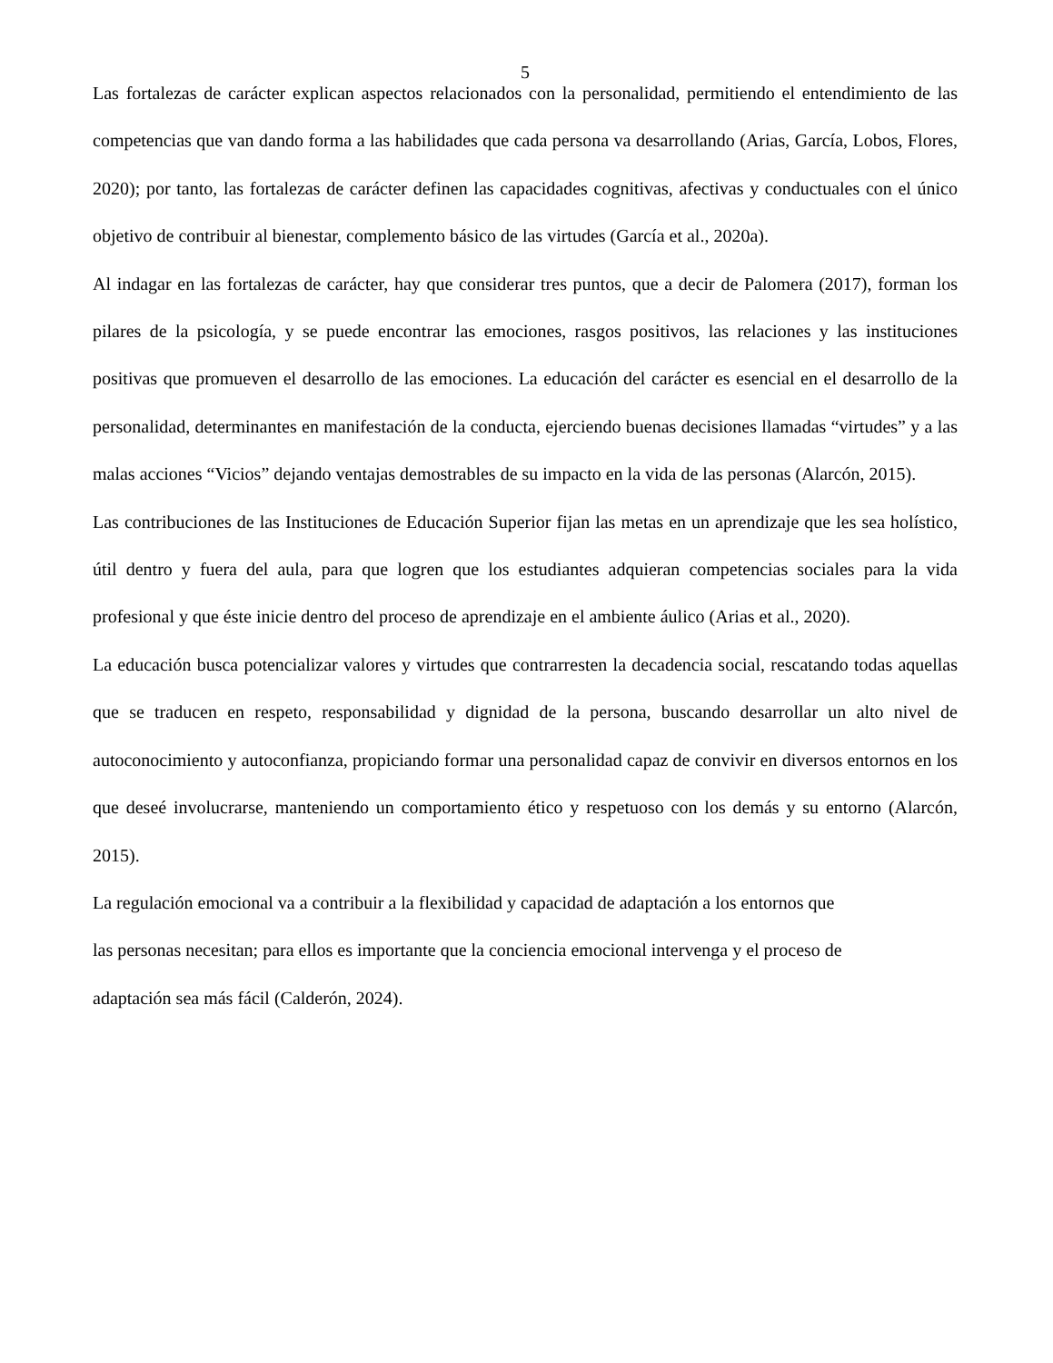5
Las fortalezas de carácter explican aspectos relacionados con la personalidad, permitiendo el entendimiento de las competencias que van dando forma a las habilidades que cada persona va desarrollando (Arias, García, Lobos, Flores, 2020); por tanto, las fortalezas de carácter definen las capacidades cognitivas, afectivas y conductuales con el único objetivo de contribuir al bienestar, complemento básico de las virtudes (García et al., 2020a).
Al indagar en las fortalezas de carácter, hay que considerar tres puntos, que a decir de Palomera (2017), forman los pilares de la psicología, y se puede encontrar las emociones, rasgos positivos, las relaciones y las instituciones positivas que promueven el desarrollo de las emociones. La educación del carácter es esencial en el desarrollo de la personalidad, determinantes en manifestación de la conducta, ejerciendo buenas decisiones llamadas “virtudes” y a las malas acciones “Vicios” dejando ventajas demostrables de su impacto en la vida de las personas (Alarcón, 2015).
Las contribuciones de las Instituciones de Educación Superior fijan las metas en un aprendizaje que les sea holístico, útil dentro y fuera del aula, para que logren que los estudiantes adquieran competencias sociales para la vida profesional y que éste inicie dentro del proceso de aprendizaje en el ambiente áulico (Arias et al., 2020).
La educación busca potencializar valores y virtudes que contrarresten la decadencia social, rescatando todas aquellas que se traducen en respeto, responsabilidad y dignidad de la persona, buscando desarrollar un alto nivel de autoconocimiento y autoconfianza, propiciando formar una personalidad capaz de convivir en diversos entornos en los que deseé involucrarse, manteniendo un comportamiento ético y respetuoso con los demás y su entorno (Alarcón, 2015).
La regulación emocional va a contribuir a la flexibilidad y capacidad de adaptación a los entornos que
las personas necesitan; para ellos es importante que la conciencia emocional intervenga y el proceso de
adaptación sea más fácil (Calderón, 2024).